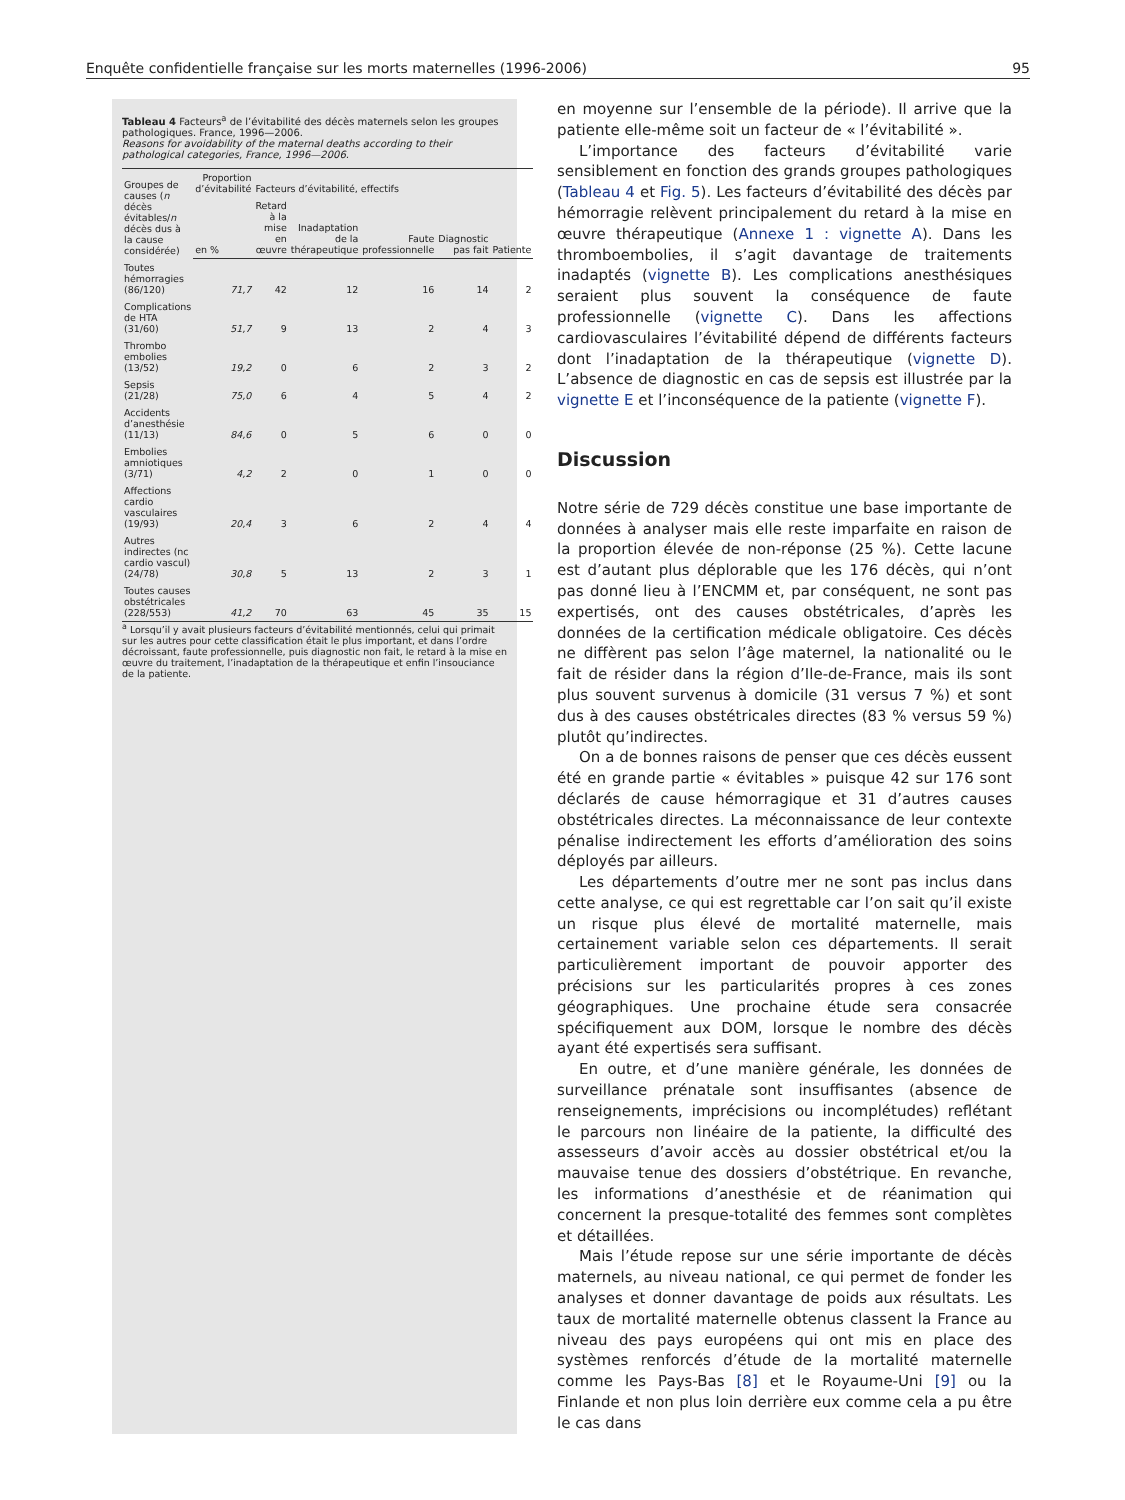Enquête confidentielle française sur les morts maternelles (1996-2006) 95
Tableau 4 Facteurs<sup>a</sup> de l’évitabilité des décès maternels selon les groupes pathologiques. France, 1996—2006.
Reasons for avoidability of the maternal deaths according to their pathological categories, France, 1996—2006.
| Groupes de causes ( n décès évitables/ n décès dus à la cause considérée) | Proportion d’évitabilité | Facteurs d’évitabilité, effectifs | | | | |
| --- | --- | --- | --- | --- | --- | --- |
| | en % | Retard à la mise en œuvre | Inadaptation de la thérapeutique | Faute professionnelle | Diagnostic pas fait | Patiente |
| Toutes hémorragies (86/120) | 71,7 | 42 | 12 | 16 | 14 | 2 |
| Complications de HTA (31/60) | 51,7 | 9 | 13 | 2 | 4 | 3 |
| Thrombo embolies (13/52) | 19,2 | 0 | 6 | 2 | 3 | 2 |
| Sepsis (21/28) | 75,0 | 6 | 4 | 5 | 4 | 2 |
| Accidents d’anesthésie (11/13) | 84,6 | 0 | 5 | 6 | 0 | 0 |
| Embolies amniotiques (3/71) | 4,2 | 2 | 0 | 1 | 0 | 0 |
| Affections cardio vasculaires (19/93) | 20,4 | 3 | 6 | 2 | 4 | 4 |
| Autres indirectes (nc cardio vascul) (24/78) | 30,8 | 5 | 13 | 2 | 3 | 1 |
| Toutes causes obstétricales (228/553) | 41,2 | 70 | 63 | 45 | 35 | 15 |
<sup>a</sup> Lorsqu’il y avait plusieurs facteurs d’évitabilité mentionnés, celui qui primait sur les autres pour cette classification était le plus important, et dans l’ordre décroissant, faute professionnelle, puis diagnostic non fait, le retard à la mise en œuvre du traitement, l’inadaptation de la thérapeutique et enfin l’insouciance de la patiente.
en moyenne sur l’ensemble de la période). Il arrive que la patiente elle-même soit un facteur de « l’évitabilité ».
L’importance des facteurs d’évitabilité varie sensiblement en fonction des grands groupes pathologiques (Tableau 4 et Fig. 5). Les facteurs d’évitabilité des décès par hémorragie relèvent principalement du retard à la mise en œuvre thérapeutique (Annexe 1 : vignette A). Dans les thromboembolies, il s’agit davantage de traitements inadaptés (vignette B). Les complications anesthésiques seraient plus souvent la conséquence de faute professionnelle (vignette C). Dans les affections cardiovasculaires l’évitabilité dépend de différents facteurs dont l’inadaptation de la thérapeutique (vignette D). L’absence de diagnostic en cas de sepsis est illustrée par la vignette E et l’inconséquence de la patiente (vignette F).
Discussion
Notre série de 729 décès constitue une base importante de données à analyser mais elle reste imparfaite en raison de la proportion élevée de non-réponse (25 %). Cette lacune est d’autant plus déplorable que les 176 décès, qui n’ont pas donné lieu à l’ENCMM et, par conséquent, ne sont pas expertisés, ont des causes obstétricales, d’après les données de la certification médicale obligatoire. Ces décès ne diffèrent pas selon l’âge maternel, la nationalité ou le fait de résider dans la région d’Ile-de-France, mais ils sont plus souvent survenus à domicile (31 versus 7 %) et sont dus à des causes obstétricales directes (83 % versus 59 %) plutôt qu’indirectes.
On a de bonnes raisons de penser que ces décès eussent été en grande partie « évitables » puisque 42 sur 176 sont déclarés de cause hémorragique et 31 d’autres causes obstétricales directes. La méconnaissance de leur contexte pénalise indirectement les efforts d’amélioration des soins déployés par ailleurs.
Les départements d’outre mer ne sont pas inclus dans cette analyse, ce qui est regrettable car l’on sait qu’il existe un risque plus élevé de mortalité maternelle, mais certainement variable selon ces départements. Il serait particulièrement important de pouvoir apporter des précisions sur les particularités propres à ces zones géographiques. Une prochaine étude sera consacrée spécifiquement aux DOM, lorsque le nombre des décès ayant été expertisés sera suffisant.
En outre, et d’une manière générale, les données de surveillance prénatale sont insuffisantes (absence de renseignements, imprécisions ou incomplétudes) reflétant le parcours non linéaire de la patiente, la difficulté des assesseurs d’avoir accès au dossier obstétrical et/ou la mauvaise tenue des dossiers d’obstétrique. En revanche, les informations d’anesthésie et de réanimation qui concernent la presque-totalité des femmes sont complètes et détaillées.
Mais l’étude repose sur une série importante de décès maternels, au niveau national, ce qui permet de fonder les analyses et donner davantage de poids aux résultats. Les taux de mortalité maternelle obtenus classent la France au niveau des pays européens qui ont mis en place des systèmes renforcés d’étude de la mortalité maternelle comme les Pays-Bas [8] et le Royaume-Uni [9] ou la Finlande et non plus loin derrière eux comme cela a pu être le cas dans